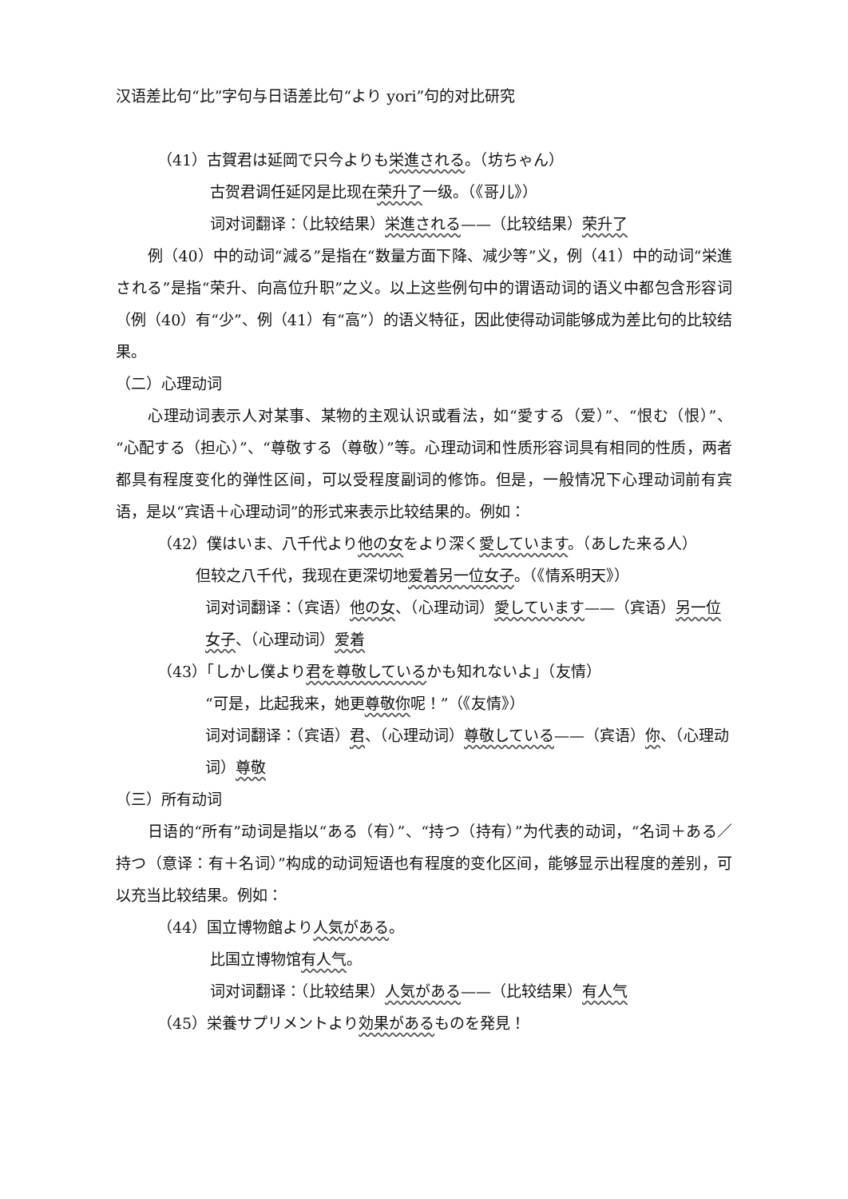汉语差比句“比”字句与日语差比句“より yori”句的对比研究
（41）古賀君は延岡で只今よりも栄進される。（坊ちゃん）
古贺君调任延冈是比现在荣升了一级。（《哥儿》）
词对词翻译：（比较结果）栄進される——（比较结果）荣升了
例（40）中的动词“減る”是指在“数量方面下降、减少等”义，例（41）中的动词“栄進される”是指“荣升、向高位升职”之义。以上这些例句中的谓语动词的语义中都包含形容词（例（40）有“少”、例（41）有“高”）的语义特征，因此使得动词能够成为差比句的比较结果。
（二）心理动词
心理动词表示人对某事、某物的主观认识或看法，如“愛する（爱）”、“恨む（恨）”、“心配する（担心）”、“尊敬する（尊敬）”等。心理动词和性质形容词具有相同的性质，两者都具有程度变化的弹性区间，可以受程度副词的修饰。但是，一般情况下心理动词前有宾语，是以“宾语＋心理动词”的形式来表示比较结果的。例如：
（42）僕はいま、八千代より他の女をより深く愛しています。（あした来る人）
但较之八千代，我现在更深切地爱着另一位女子。（《情系明天》）
词对词翻译：（宾语）他の女、（心理动词）愛しています——（宾语）另一位女子、（心理动词）爱着
（43）「しかし僕より君を尊敬しているかも知れないよ」（友情）
“可是，比起我来，她更尊敬你呢！”（《友情》）
词对词翻译：（宾语）君、（心理动词）尊敬している——（宾语）你、（心理动词）尊敬
（三）所有动词
日语的“所有”动词是指以“ある（有）”、“持つ（持有）”为代表的动词，“名词＋ある／持つ（意译：有＋名词）”构成的动词短语也有程度的变化区间，能够显示出程度的差别，可以充当比较结果。例如：
（44）国立博物館より人気がある。
比国立博物馆有人气。
词对词翻译：（比较结果）人気がある——（比较结果）有人气
（45）栄養サプリメントより効果があるものを発見！